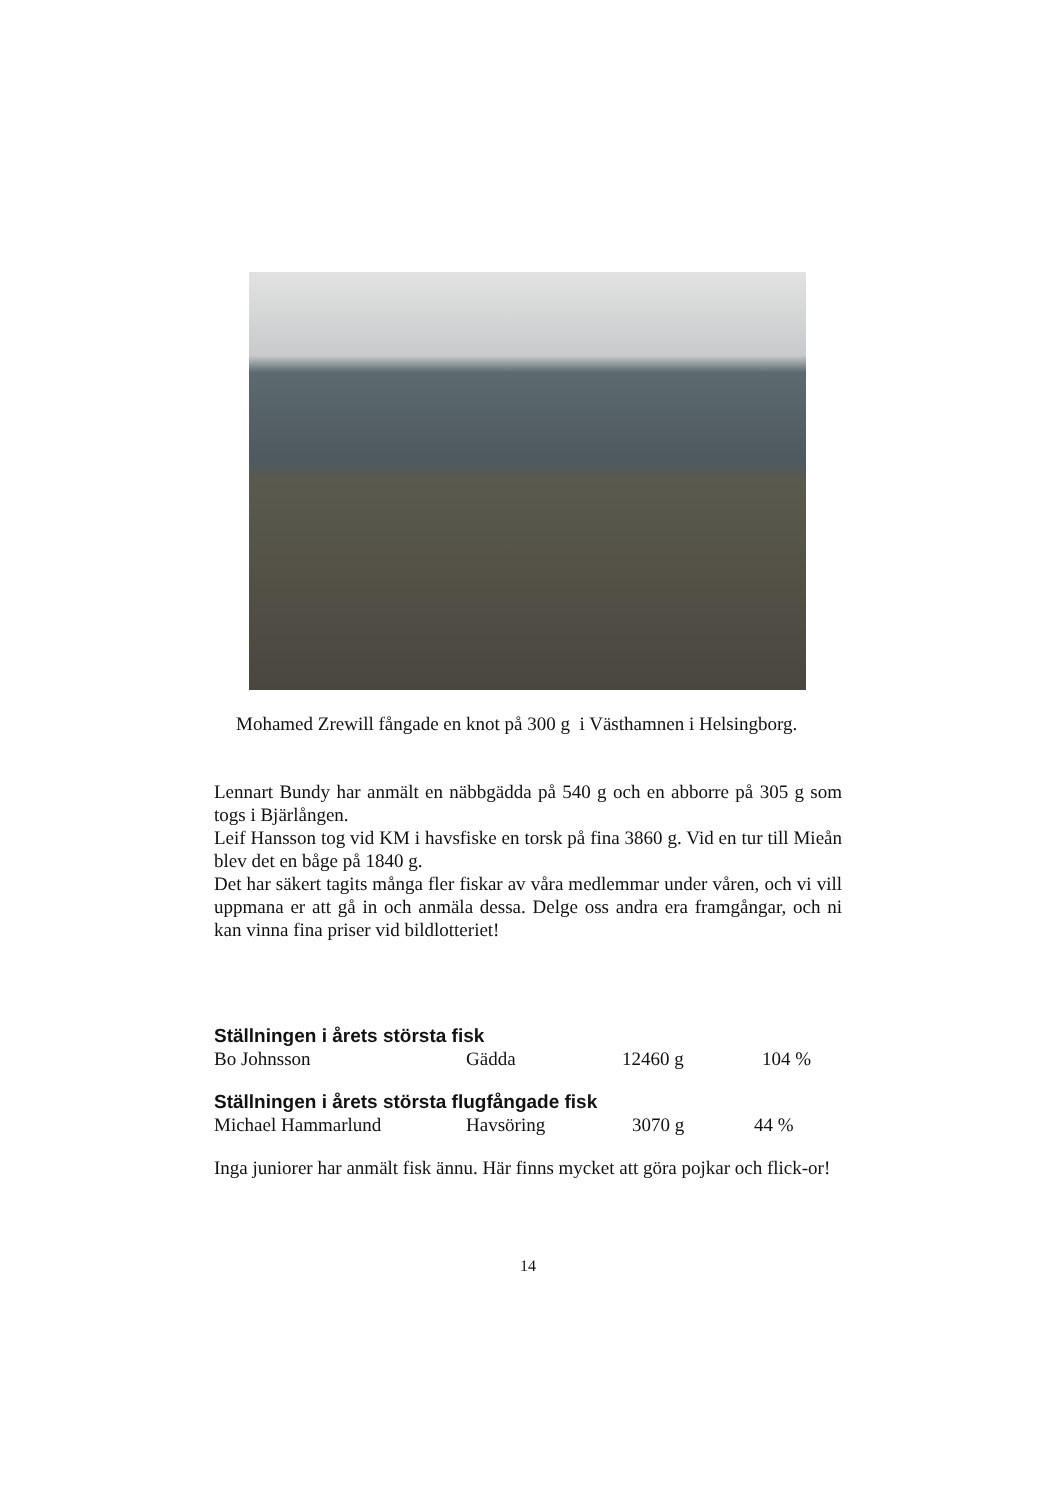Mohamed Zrewill fångade en knot på 300 g i Västhamnen i Helsingborg.
Lennart Bundy har anmält en näbbgädda på 540 g och en abborre på 305 g som togs i Bjärlången.
Leif Hansson tog vid KM i havsfiske en torsk på fina 3860 g. Vid en tur till Mieån blev det en båge på 1840 g.
Det har säkert tagits många fler fiskar av våra medlemmar under våren, och vi vill uppmana er att gå in och anmäla dessa. Delge oss andra era framgångar, och ni kan vinna fina priser vid bildlotteriet!
Ställningen i årets största fisk
| Bo Johnsson | Gädda | 12460 g | 104 % |
Ställningen i årets största flugfångade fisk
| Michael Hammarlund | Havsöring | 3070 g | 44 % |
Inga juniorer har anmält fisk ännu. Här finns mycket att göra pojkar och flick-or!
14